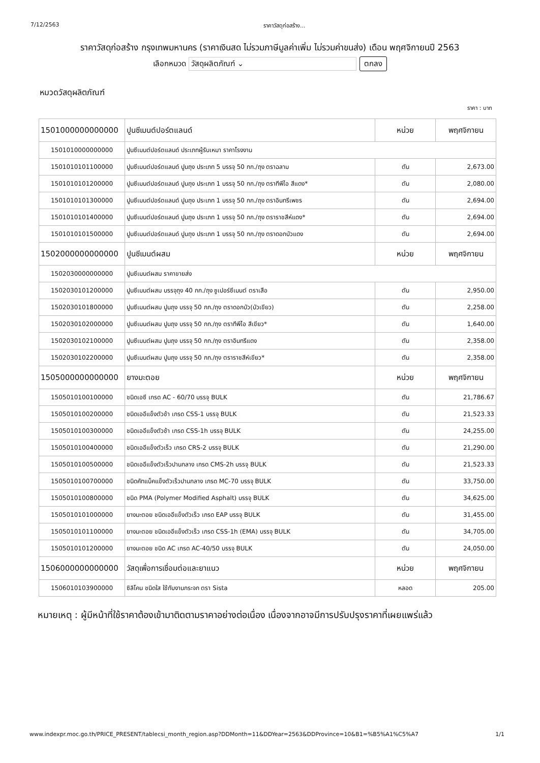7/12/2563 ราคาวัสดุก่อสร้าง...
ราคาวัสดุก่อสร้าง กรุงเทพมหานคร (ราคาเงินสด ไม่รวมภาษีมูลค่าเพิ่ม ไม่รวมค่าขนส่ง) เดือน พฤศจิกายนปี 2563
เลือกหมวด วัสดุผลิตภัณฑ์ ⌄ ตกลง
หมวดวัสดุผลิตภัณฑ์
ราคา : บาท
| 1501000000000000 | ปูนซีเมนต์ปอร์ตแลนด์ | หน่วย | พฤศจิกายน |
| --- | --- | --- | --- |
| 1501010000000000 | ปูนซีเมนต์ปอร์ตแลนด์ ประเภทผู้รับเหมา ราคาโรงงาน | | |
| 1501010101100000 | ปูนซีเมนต์ปอร์ตแลนด์ ปูนถุง ประเภท 5 บรรจุ 50 กก./ถุง ตราฉลาม | ตัน | 2,673.00 |
| 1501010101200000 | ปูนซีเมนต์ปอร์ตแลนด์ ปูนถุง ประเภท 1 บรรจุ 50 กก./ถุง ตราทีพีไอ สีแดง* | ตัน | 2,080.00 |
| 1501010101300000 | ปูนซีเมนต์ปอร์ตแลนด์ ปูนถุง ประเภท 1 บรรจุ 50 กก./ถุง ตราอินทรีเพชร | ตัน | 2,694.00 |
| 1501010101400000 | ปูนซีเมนต์ปอร์ตแลนด์ ปูนถุง ประเภท 1 บรรจุ 50 กก./ถุง ตราราชสีห์แดง* | ตัน | 2,694.00 |
| 1501010101500000 | ปูนซีเมนต์ปอร์ตแลนด์ ปูนถุง ประเภท 1 บรรจุ 50 กก./ถุง ตราดอกบัวแดง | ตัน | 2,694.00 |
| 1502000000000000 | ปูนซีเมนต์ผสม | หน่วย | พฤศจิกายน |
| 1502030000000000 | ปูนซีเมนต์ผสม ราคาขายส่ง | | |
| 1502030101200000 | ปูนซีเมนต์ผสม บรรจุถุง 40 กก./ถุง ซูเปอร์ซีเมนต์ ตราเสือ | ตัน | 2,950.00 |
| 1502030101800000 | ปูนซีเมนต์ผสม ปูนถุง บรรจุ 50 กก./ถุง ตราดอกบัว(บัวเขียว) | ตัน | 2,258.00 |
| 1502030102000000 | ปูนซีเมนต์ผสม ปูนถุง บรรจุ 50 กก./ถุง ตราทีพีไอ สีเขียว* | ตัน | 1,640.00 |
| 1502030102100000 | ปูนซีเมนต์ผสม ปูนถุง บรรจุ 50 กก./ถุง ตราอินทรีแดง | ตัน | 2,358.00 |
| 1502030102200000 | ปูนซีเมนต์ผสม ปูนถุง บรรจุ 50 กก./ถุง ตราราชสีห์เขียว* | ตัน | 2,358.00 |
| 1505000000000000 | ยางมะตอย | หน่วย | พฤศจิกายน |
| 1505010100100000 | ชนิดเอซี เกรด AC - 60/70 บรรจุ BULK | ตัน | 21,786.67 |
| 1505010100200000 | ชนิดเออีแข็งตัวช้า เกรด CSS-1 บรรจุ BULK | ตัน | 21,523.33 |
| 1505010100300000 | ชนิดเออีแข็งตัวช้า เกรด CSS-1h บรรจุ BULK | ตัน | 24,255.00 |
| 1505010100400000 | ชนิดเออีแข็งตัวเร็ว เกรด CRS-2 บรรจุ BULK | ตัน | 21,290.00 |
| 1505010100500000 | ชนิดเออีแข็งตัวเร็วปานกลาง เกรด CMS-2h บรรจุ BULK | ตัน | 21,523.33 |
| 1505010100700000 | ชนิดคัทแบ็คแข็งตัวเร็วปานกลาง เกรด MC-70 บรรจุ BULK | ตัน | 33,750.00 |
| 1505010100800000 | ชนิด PMA (Polymer Modified Asphalt) บรรจุ BULK | ตัน | 34,625.00 |
| 1505010101000000 | ยางมะตอย ชนิดเออีแข็งตัวเร็ว เกรด EAP บรรจุ BULK | ตัน | 31,455.00 |
| 1505010101100000 | ยางมะตอย ชนิดเออีแข็งตัวเร็ว เกรด CSS-1h (EMA) บรรจุ BULK | ตัน | 34,705.00 |
| 1505010101200000 | ยางมะตอย ชนิด AC เกรด AC-40/50 บรรจุ BULK | ตัน | 24,050.00 |
| 1506000000000000 | วัสดุเพื่อการเชื่อมต่อและยาแนว | หน่วย | พฤศจิกายน |
| 1506010103900000 | ซิลิโคน ชนิดใส ใช้กับงานกระจก ตรา Sista | หลอด | 205.00 |
หมายเหตุ : ผู้มีหน้าที่ใช้ราคาต้องเข้ามาติดตามราคาอย่างต่อเนื่อง เนื่องจากอาจมีการปรับปรุงราคาที่เผยแพร่แล้ว
www.indexpr.moc.go.th/PRICE_PRESENT/tablecsi_month_region.asp?DDMonth=11&DDYear=2563&DDProvince=10&B1=%B5%A1%C5%A7 1/1